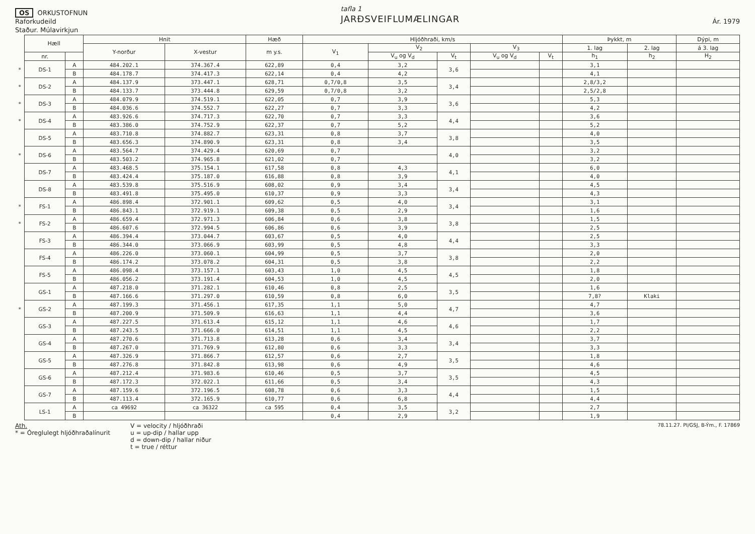OS ORKUSTOFNUN
Raforkudeild
tafla 1
JARÐSVEIFLUMÆLINGAR
Ár. 1979
Staður. Múlavirkjun
| | Hæll | | Hnit | | Hæð | Hljóðhraði, km/s | | | | | Þykkt, m | | Dýpi, m |
| --- | --- | --- | --- | --- | --- | --- | --- | --- | --- | --- | --- | --- | --- |
| | | | Y-norður | X-vestur | m y.s. | V<sub>1</sub> | V<sub>2</sub> | | V<sub>3</sub> | | 1. lag | 2. lag | á 3. lag |
| | nr. | | | | | | V<sub>u</sub> og V<sub>d</sub> | V<sub>t</sub> | V<sub>u</sub> og V<sub>d</sub> | V<sub>t</sub> | h<sub>1</sub> | h<sub>2</sub> | H<sub>2</sub> |
| * | DS-1 | A | 484.202.1 | 374.367.4 | 622,89 | 0,4 | 3,2 | 3,6 | | | 3,1 | | |
| | | B | 484.178.7 | 374.417.3 | 622,14 | 0,4 | 4,2 | | | | 4,1 | | |
| * | DS-2 | A | 484.137.9 | 373.447.1 | 628,71 | 0,7/0,8 | 3,5 | 3,4 | | | 2,8/3,2 | | |
| | | B | 484.133.7 | 373.444.8 | 629,59 | 0,7/0,8 | 3,2 | | | | 2,5/2,8 | | |
| * | DS-3 | A | 484.079.9 | 374.519.1 | 622,05 | 0,7 | 3,9 | 3,6 | | | 5,3 | | |
| | | B | 484.036.6 | 374.552.7 | 622,27 | 0,7 | 3,3 | | | | 4,2 | | |
| * | DS-4 | A | 483.926.6 | 374.717.3 | 622,70 | 0,7 | 3,3 | 4,4 | | | 3,6 | | |
| | | B | 483.386.0 | 374.752.9 | 622,37 | 0,7 | 5,2 | | | | 5,2 | | |
| | DS-5 | A | 483.710.8 | 374.882.7 | 623,31 | 0,8 | 3,7 | 3,8 | | | 4,0 | | |
| | | B | 483.656.3 | 374.890.9 | 623,31 | 0,8 | 3,4 | | | | 3,5 | | |
| * | DS-6 | A | 483.564.7 | 374.429.4 | 620,69 | 0,7 | | 4,0 | | | 3,2 | | |
| | | B | 483.503.2 | 374.965.8 | 621,02 | 0,7 | | | | | 3,2 | | |
| | DS-7 | A | 483.468.5 | 375.154.1 | 617,58 | 0,8 | 4,3 | 4,1 | | | 6,0 | | |
| | | B | 483.424.4 | 375.187.0 | 616,88 | 0,8 | 3,9 | | | | 4,0 | | |
| | DS-8 | A | 483.539.8 | 375.516.9 | 608,02 | 0,9 | 3,4 | 3,4 | | | 4,5 | | |
| | | B | 483.491.8 | 375.495.0 | 610,37 | 0,9 | 3,3 | | | | 4,3 | | |
| * | FS-1 | A | 486.898.4 | 372.901.1 | 609,62 | 0,5 | 4,0 | 3,4 | | | 3,1 | | |
| | | B | 486.843.1 | 372.919.1 | 609,38 | 0,5 | 2,9 | | | | 1,6 | | |
| * | FS-2 | A | 486.659.4 | 372.971.3 | 606,84 | 0,6 | 3,8 | 3,8 | | | 1,5 | | |
| | | B | 486.607.6 | 372.994.5 | 606,86 | 0,6 | 3,9 | | | | 2,5 | | |
| | FS-3 | A | 486.394.4 | 373.044.7 | 603,67 | 0,5 | 4,0 | 4,4 | | | 2,5 | | |
| | | B | 486.344.0 | 373.066.9 | 603,99 | 0,5 | 4,8 | | | | 3,3 | | |
| | FS-4 | A | 486.226.0 | 373.060.1 | 604,99 | 0,5 | 3,7 | 3,8 | | | 2,0 | | |
| | | B | 486.174.2 | 373.078.2 | 604,31 | 0,5 | 3,8 | | | | 2,2 | | |
| | FS-5 | A | 486.098.4 | 373.157.1 | 603,43 | 1,0 | 4,5 | 4,5 | | | 1,8 | | |
| | | B | 486.056.2 | 373.191.4 | 604,53 | 1,0 | 4,5 | | | | 2,0 | | |
| | GS-1 | A | 487.218.0 | 371.282.1 | 610,46 | 0,8 | 2,5 | 3,5 | | | 1,6 | | |
| | | B | 487.166.6 | 371.297.0 | 610,59 | 0,8 | 6,0 | | | | 7,8? | Klaki | |
| * | GS-2 | A | 487.199.3 | 371.456.1 | 617,35 | 1,1 | 5,0 | 4,7 | | | 4,7 | | |
| | | B | 487.200.9 | 371.509.9 | 616,63 | 1,1 | 4,4 | | | | 3,6 | | |
| | GS-3 | A | 487.227.5 | 371.613.4 | 615,12 | 1,1 | 4,6 | 4,6 | | | 1,7 | | |
| | | B | 487.243.5 | 371.666.0 | 614,51 | 1,1 | 4,5 | | | | 2,2 | | |
| | GS-4 | A | 487.270.6 | 371.713.8 | 613,28 | 0,6 | 3,4 | 3,4 | | | 3,7 | | |
| | | B | 487.267.0 | 371.769.9 | 612,80 | 0,6 | 3,3 | | | | 3,3 | | |
| | GS-5 | A | 487.326.9 | 371.866.7 | 612,57 | 0,6 | 2,7 | 3,5 | | | 1,8 | | |
| | | B | 487.276.8 | 371.842.8 | 613,98 | 0,6 | 4,9 | | | | 4,6 | | |
| | GS-6 | A | 487.212.4 | 371.983.6 | 610,46 | 0,5 | 3,7 | 3,5 | | | 4,5 | | |
| | | B | 487.172.3 | 372.022.1 | 611,66 | 0,5 | 3,4 | | | | 4,3 | | |
| | GS-7 | A | 487.159.6 | 372.196.5 | 608,78 | 0,6 | 3,3 | 4,4 | | | 1,5 | | |
| | | B | 487.113.4 | 372.165.9 | 610,77 | 0,6 | 6,8 | | | | 4,4 | | |
| | LS-1 | A | ca 49692 | ca 36322 | ca 595 | 0,4 | 3,5 | 3,2 | | | 2,7 | | |
| | | B | | | | 0,4 | 2,9 | | | | 1,9 | | |
Ath.
* = Óreglulegt hljóðhraðalínurit
V = velocity / hljóðhraði
u = up-dip / hallar upp
d = down-dip / hallar niður
t = true / réttur
78.11.27. PI/GSJ, B-Ým., F. 17869